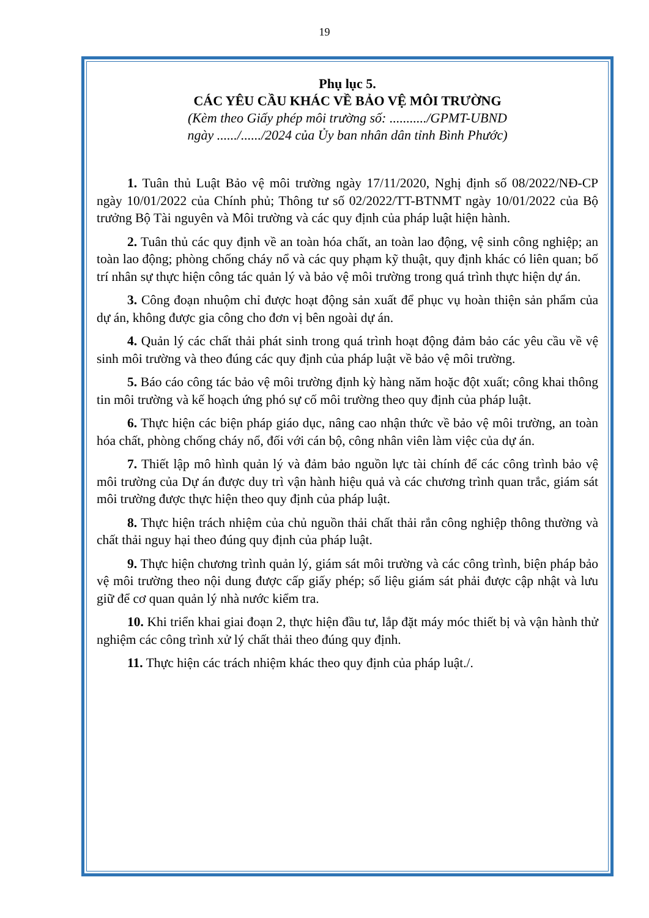19
Phụ lục 5.
CÁC YÊU CẦU KHÁC VỀ BẢO VỆ MÔI TRƯỜNG
(Kèm theo Giấy phép môi trường số: .........../GPMT-UBND
ngày ....../....../2024 của Ủy ban nhân dân tỉnh Bình Phước)
1. Tuân thủ Luật Bảo vệ môi trường ngày 17/11/2020, Nghị định số 08/2022/NĐ-CP ngày 10/01/2022 của Chính phủ; Thông tư số 02/2022/TT-BTNMT ngày 10/01/2022 của Bộ trưởng Bộ Tài nguyên và Môi trường và các quy định của pháp luật hiện hành.
2. Tuân thủ các quy định về an toàn hóa chất, an toàn lao động, vệ sinh công nghiệp; an toàn lao động; phòng chống cháy nổ và các quy phạm kỹ thuật, quy định khác có liên quan; bố trí nhân sự thực hiện công tác quản lý và bảo vệ môi trường trong quá trình thực hiện dự án.
3. Công đoạn nhuộm chỉ được hoạt động sản xuất để phục vụ hoàn thiện sản phẩm của dự án, không được gia công cho đơn vị bên ngoài dự án.
4. Quản lý các chất thải phát sinh trong quá trình hoạt động đảm bảo các yêu cầu về vệ sinh môi trường và theo đúng các quy định của pháp luật về bảo vệ môi trường.
5. Báo cáo công tác bảo vệ môi trường định kỳ hàng năm hoặc đột xuất; công khai thông tin môi trường và kế hoạch ứng phó sự cố môi trường theo quy định của pháp luật.
6. Thực hiện các biện pháp giáo dục, nâng cao nhận thức về bảo vệ môi trường, an toàn hóa chất, phòng chống cháy nổ, đối với cán bộ, công nhân viên làm việc của dự án.
7. Thiết lập mô hình quản lý và đảm bảo nguồn lực tài chính để các công trình bảo vệ môi trường của Dự án được duy trì vận hành hiệu quả và các chương trình quan trắc, giám sát môi trường được thực hiện theo quy định của pháp luật.
8. Thực hiện trách nhiệm của chủ nguồn thải chất thải rắn công nghiệp thông thường và chất thải nguy hại theo đúng quy định của pháp luật.
9. Thực hiện chương trình quản lý, giám sát môi trường và các công trình, biện pháp bảo vệ môi trường theo nội dung được cấp giấy phép; số liệu giám sát phải được cập nhật và lưu giữ để cơ quan quản lý nhà nước kiểm tra.
10. Khi triển khai giai đoạn 2, thực hiện đầu tư, lắp đặt máy móc thiết bị và vận hành thử nghiệm các công trình xử lý chất thải theo đúng quy định.
11. Thực hiện các trách nhiệm khác theo quy định của pháp luật./.